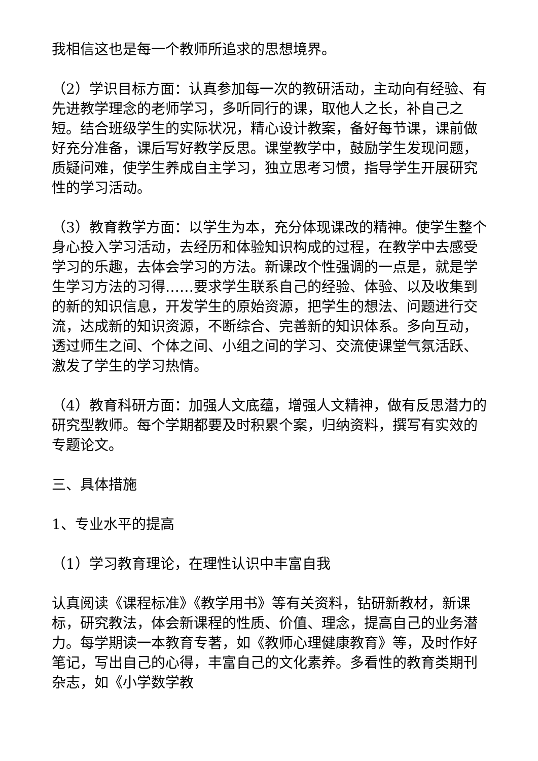我相信这也是每一个教师所追求的思想境界。
（2）学识目标方面：认真参加每一次的教研活动，主动向有经验、有先进教学理念的老师学习，多听同行的课，取他人之长，补自己之短。结合班级学生的实际状况，精心设计教案，备好每节课，课前做好充分准备，课后写好教学反思。课堂教学中，鼓励学生发现问题，质疑问难，使学生养成自主学习，独立思考习惯，指导学生开展研究性的学习活动。
（3）教育教学方面：以学生为本，充分体现课改的精神。使学生整个身心投入学习活动，去经历和体验知识构成的过程，在教学中去感受学习的乐趣，去体会学习的方法。新课改个性强调的一点是，就是学生学习方法的习得……要求学生联系自己的经验、体验、以及收集到的新的知识信息，开发学生的原始资源，把学生的想法、问题进行交流，达成新的知识资源，不断综合、完善新的知识体系。多向互动，透过师生之间、个体之间、小组之间的学习、交流使课堂气氛活跃、激发了学生的学习热情。
（4）教育科研方面：加强人文底蕴，增强人文精神，做有反思潜力的研究型教师。每个学期都要及时积累个案，归纳资料，撰写有实效的专题论文。
三、具体措施
1、专业水平的提高
（1）学习教育理论，在理性认识中丰富自我
认真阅读《课程标准》《教学用书》等有关资料，钻研新教材，新课标，研究教法，体会新课程的性质、价值、理念，提高自己的业务潜力。每学期读一本教育专著，如《教师心理健康教育》等，及时作好笔记，写出自己的心得，丰富自己的文化素养。多看性的教育类期刊杂志，如《小学数学教